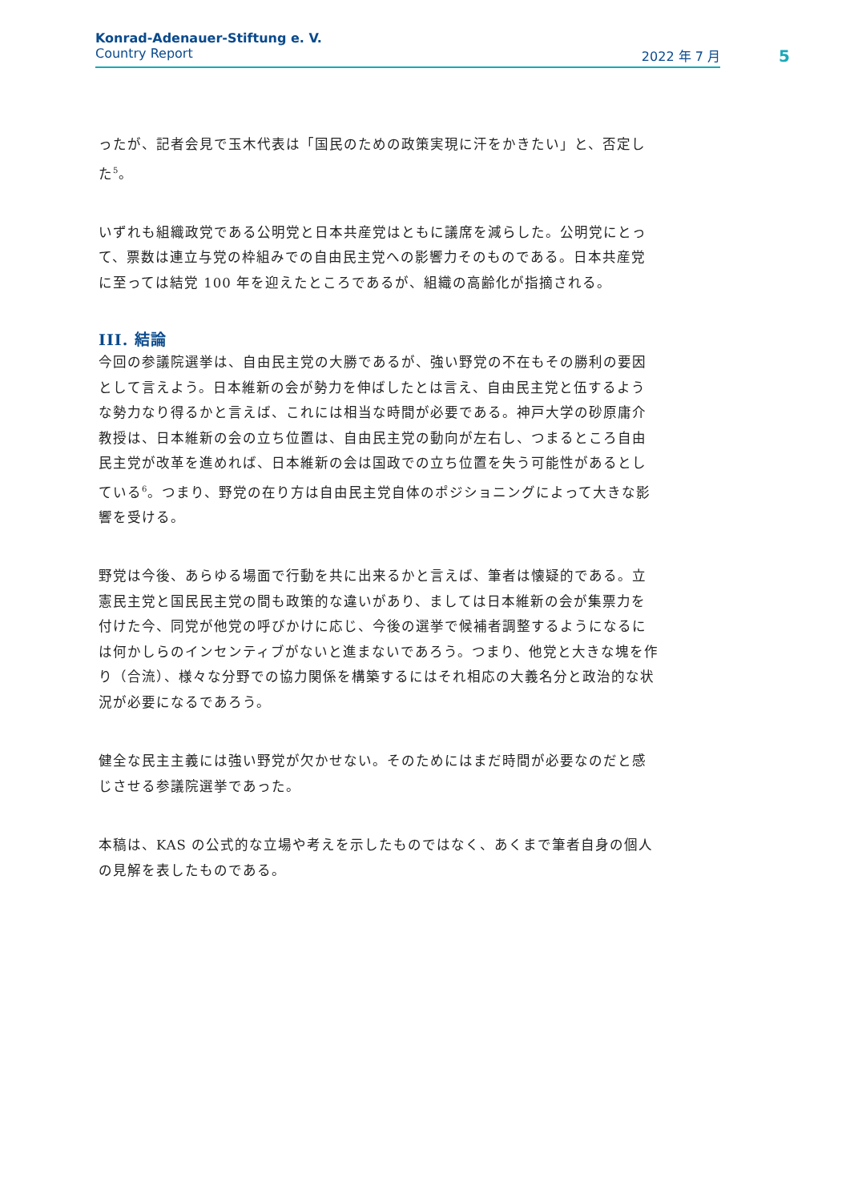Konrad-Adenauer-Stiftung e. V.
Country Report 2022 年 7 月
5
ったが、記者会見で玉木代表は「国民のための政策実現に汗をかきたい」と、否定した<sup>5</sup>。
いずれも組織政党である公明党と日本共産党はともに議席を減らした。公明党にとって、票数は連立与党の枠組みでの自由民主党への影響力そのものである。日本共産党に至っては結党 100 年を迎えたところであるが、組織の高齢化が指摘される。
III. 結論
今回の参議院選挙は、自由民主党の大勝であるが、強い野党の不在もその勝利の要因として言えよう。日本維新の会が勢力を伸ばしたとは言え、自由民主党と伍するような勢力なり得るかと言えば、これには相当な時間が必要である。神戸大学の砂原庸介教授は、日本維新の会の立ち位置は、自由民主党の動向が左右し、つまるところ自由民主党が改革を進めれば、日本維新の会は国政での立ち位置を失う可能性があるとしている<sup>6</sup>。つまり、野党の在り方は自由民主党自体のポジショニングによって大きな影響を受ける。
野党は今後、あらゆる場面で行動を共に出来るかと言えば、筆者は懐疑的である。立憲民主党と国民民主党の間も政策的な違いがあり、ましては日本維新の会が集票力を付けた今、同党が他党の呼びかけに応じ、今後の選挙で候補者調整するようになるには何かしらのインセンティブがないと進まないであろう。つまり、他党と大きな塊を作り（合流）、様々な分野での協力関係を構築するにはそれ相応の大義名分と政治的な状況が必要になるであろう。
健全な民主主義には強い野党が欠かせない。そのためにはまだ時間が必要なのだと感じさせる参議院選挙であった。
本稿は、KAS の公式的な立場や考えを示したものではなく、あくまで筆者自身の個人の見解を表したものである。